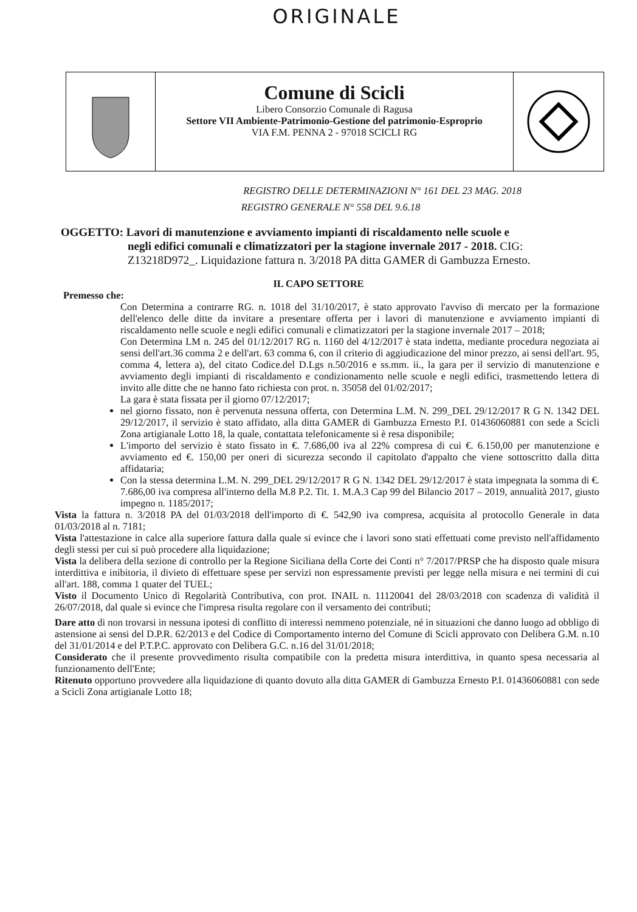ORIGINALE
Comune di Scicli
Libero Consorzio Comunale di Ragusa
Settore VII Ambiente-Patrimonio-Gestione del patrimonio-Esproprio
VIA F.M. PENNA 2 - 97018 SCICLI RG
REGISTRO DELLE DETERMINAZIONI N° 161 DEL 23 MAG. 2018
REGISTRO GENERALE N° 558 DEL 9.6.18
OGGETTO: Lavori di manutenzione e avviamento impianti di riscaldamento nelle scuole e
negli edifici comunali e climatizzatori per la stagione invernale 2017 - 2018. CIG: Z13218D972_. Liquidazione fattura n. 3/2018 PA ditta GAMER di Gambuzza Ernesto.
IL CAPO SETTORE
Premesso che:
Con Determina a contrarre RG. n. 1018 del 31/10/2017, è stato approvato l'avviso di mercato per la formazione dell'elenco delle ditte da invitare a presentare offerta per i lavori di manutenzione e avviamento impianti di riscaldamento nelle scuole e negli edifici comunali e climatizzatori per la stagione invernale 2017 – 2018;
Con Determina LM n. 245 del 01/12/2017 RG n. 1160 del 4/12/2017 è stata indetta, mediante procedura negoziata ai sensi dell'art.36 comma 2 e dell'art. 63 comma 6, con il criterio di aggiudicazione del minor prezzo, ai sensi dell'art. 95, comma 4, lettera a), del citato Codice.del D.Lgs n.50/2016 e ss.mm. ii., la gara per il servizio di manutenzione e avviamento degli impianti di riscaldamento e condizionamento nelle scuole e negli edifici, trasmettendo lettera di invito alle ditte che ne hanno fato richiesta con prot. n. 35058 del 01/02/2017;
La gara è stata fissata per il giorno 07/12/2017;
nel giorno fissato, non è pervenuta nessuna offerta, con Determina L.M. N. 299_DEL 29/12/2017 R G N. 1342 DEL 29/12/2017, il servizio è stato affidato, alla ditta GAMER di Gambuzza Ernesto P.I. 01436060881 con sede a Scicli Zona artigianale Lotto 18, la quale, contattata telefonicamente si è resa disponibile;
L'importo del servizio è stato fissato in €. 7.686,00 iva al 22% compresa di cui €. 6.150,00 per manutenzione e avviamento ed €. 150,00 per oneri di sicurezza secondo il capitolato d'appalto che viene sottoscritto dalla ditta affidataria;
Con la stessa determina L.M. N. 299_DEL 29/12/2017 R G N. 1342 DEL 29/12/2017 è stata impegnata la somma di €. 7.686,00 iva compresa all'interno della M.8 P.2. Tit. 1. M.A.3 Cap 99 del Bilancio 2017 – 2019, annualità 2017, giusto impegno n. 1185/2017;
Vista la fattura n. 3/2018 PA del 01/03/2018 dell'importo di €. 542,90 iva compresa, acquisita al protocollo Generale in data 01/03/2018 al n. 7181;
Vista l'attestazione in calce alla superiore fattura dalla quale si evince che i lavori sono stati effettuati come previsto nell'affidamento degli stessi per cui si può procedere alla liquidazione;
Vista la delibera della sezione di controllo per la Regione Siciliana della Corte dei Conti n° 7/2017/PRSP che ha disposto quale misura interdittiva e inibitoria, il divieto di effettuare spese per servizi non espressamente previsti per legge nella misura e nei termini di cui all'art. 188, comma 1 quater del TUEL;
Visto il Documento Unico di Regolarità Contributiva, con prot. INAIL n. 11120041 del 28/03/2018 con scadenza di validità il 26/07/2018, dal quale si evince che l'impresa risulta regolare con il versamento dei contributi;
Dare atto di non trovarsi in nessuna ipotesi di conflitto di interessi nemmeno potenziale, né in situazioni che danno luogo ad obbligo di astensione ai sensi del D.P.R. 62/2013 e del Codice di Comportamento interno del Comune di Scicli approvato con Delibera G.M. n.10 del 31/01/2014 e del P.T.P.C. approvato con Delibera G.C. n.16 del 31/01/2018;
Considerato che il presente provvedimento risulta compatibile con la predetta misura interdittiva, in quanto spesa necessaria al funzionamento dell'Ente;
Ritenuto opportuno provvedere alla liquidazione di quanto dovuto alla ditta GAMER di Gambuzza Ernesto P.I. 01436060881 con sede a Scicli Zona artigianale Lotto 18;